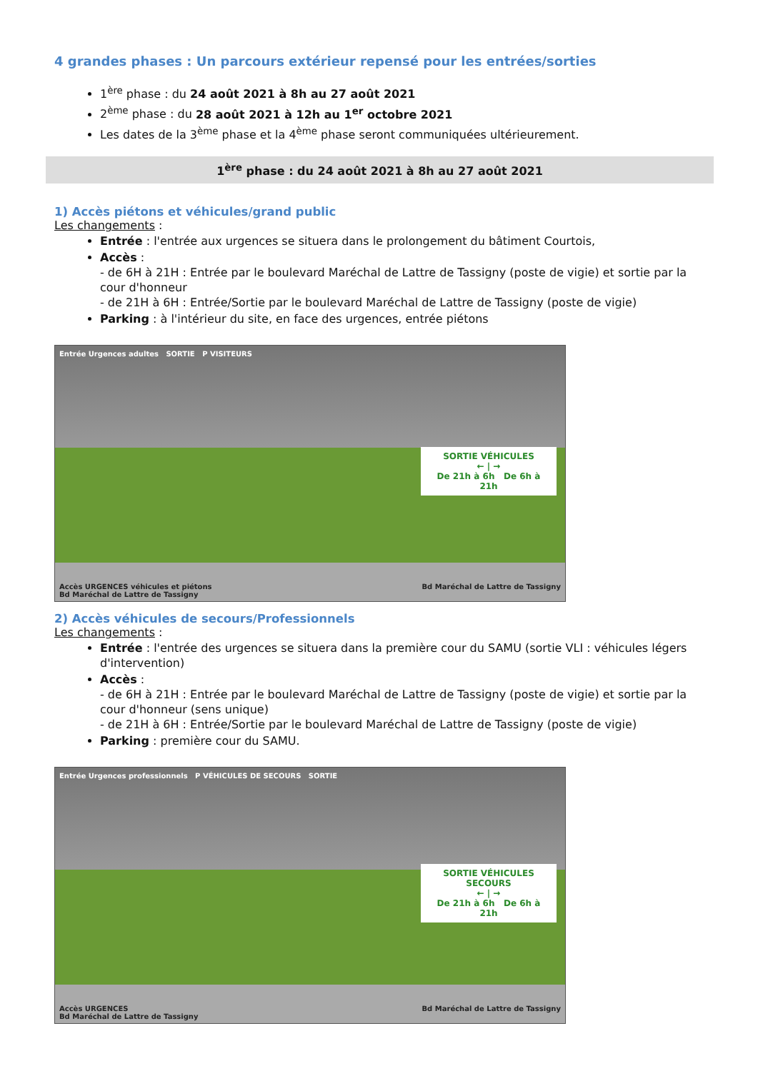4 grandes phases : Un parcours extérieur repensé pour les entrées/sorties
1<sup>ère</sup> phase : du 24 août 2021 à 8h au 27 août 2021
2<sup>ème</sup> phase : du 28 août 2021 à 12h au 1<sup>er</sup> octobre 2021
Les dates de la 3<sup>ème</sup> phase et la 4<sup>ème</sup> phase seront communiquées ultérieurement.
1<sup>ère</sup> phase : du 24 août 2021 à 8h au 27 août 2021
1) Accès piétons et véhicules/grand public
Les changements :
Entrée : l'entrée aux urgences se situera dans le prolongement du bâtiment Courtois,
Accès :
- de 6H à 21H : Entrée par le boulevard Maréchal de Lattre de Tassigny (poste de vigie) et sortie par la cour d'honneur
- de 21H à 6H : Entrée/Sortie par le boulevard Maréchal de Lattre de Tassigny (poste de vigie)
Parking : à l'intérieur du site, en face des urgences, entrée piétons
Entrée Urgences adultes SORTIE P VISITEURS
SORTIE VÉHICULES
← | →
De 21h à 6h De 6h à 21h
Accès URGENCES véhicules et piétons
Bd Maréchal de Lattre de Tassigny Bd Maréchal de Lattre de Tassigny
2) Accès véhicules de secours/Professionnels
Les changements :
Entrée : l'entrée des urgences se situera dans la première cour du SAMU (sortie VLI : véhicules légers d'intervention)
Accès :
- de 6H à 21H : Entrée par le boulevard Maréchal de Lattre de Tassigny (poste de vigie) et sortie par la cour d'honneur (sens unique)
- de 21H à 6H : Entrée/Sortie par le boulevard Maréchal de Lattre de Tassigny (poste de vigie)
Parking : première cour du SAMU.
Entrée Urgences professionnels P VÉHICULES DE SECOURS SORTIE
SORTIE VÉHICULES SECOURS
← | →
De 21h à 6h De 6h à 21h
Accès URGENCES
Bd Maréchal de Lattre de Tassigny Bd Maréchal de Lattre de Tassigny